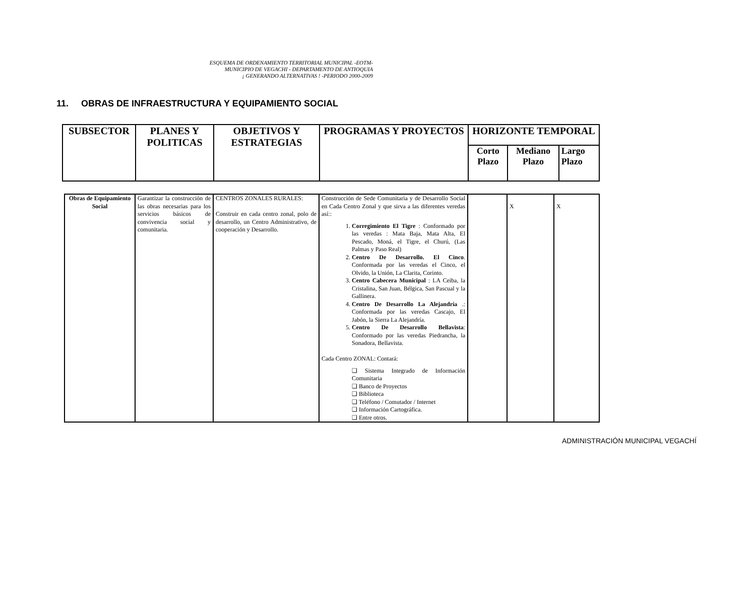ESQUEMA DE ORDENAMIENTO TERRITORIAL MUNICIPAL -EOTM-
MUNICIPIO DE VEGACHI - DEPARTAMENTO DE ANTIOQUIA
¡ GENERANDO ALTERNATIVAS ! -PERIODO 2000-2009
11. OBRAS DE INFRAESTRUCTURA Y EQUIPAMIENTO SOCIAL
| SUBSECTOR | PLANES Y POLITICAS | OBJETIVOS Y ESTRATEGIAS | PROGRAMAS Y PROYECTOS | HORIZONTE TEMPORAL | | |
| --- | --- | --- | --- | --- | --- | --- |
| | | | | Corto Plazo | Mediano Plazo | Largo Plazo |
| Obras de Equipamiento Social | Garantizar la construcción de las obras necesarias para los servicios básicos de convivencia social y comunitaria. | CENTROS ZONALES RURALES: Construir en cada centro zonal, polo de desarrollo, un Centro Administrativo, de cooperación y Desarrollo. | Construcción de Sede Comunitaria y de Desarrollo Social en Cada Centro Zonal y que sirva a las diferentes veredas así:: 1. Corregimiento El Tigre : Conformado por las veredas : Mata Baja, Mata Alta, El Pescado, Moná, el Tigre, el Churú, (Las Palmas y Paso Real) 2. Centro De Desarrollo. El Cinco . Conformada por las veredas el Cinco, el Olvido, la Unión, La Clarita, Corinto. 3. Centro Cabecera Municipal : LA Ceiba, la Cristalina, San Juan, Bélgica, San Pascual y la Gallinera. 4. Centro De Desarrollo La Alejandría .: Conformada por las veredas Cascajo, El Jabón, la Sierra La Alejandría. 5. Centro De Desarrollo Bellavista : Conformado por las veredas Piedrancha, la Sonadora, Bellavista. Cada Centro ZONAL: Contará: ❑ Sistema Integrado de Información Comunitaria ❑ Banco de Proyectos ❑ Biblioteca ❑ Teléfono / Comutador / Internet ❑ Información Cartográfica. ❑ Entre otros. | | X | X |
ADMINISTRACIÓN MUNICIPAL VEGACHÍ